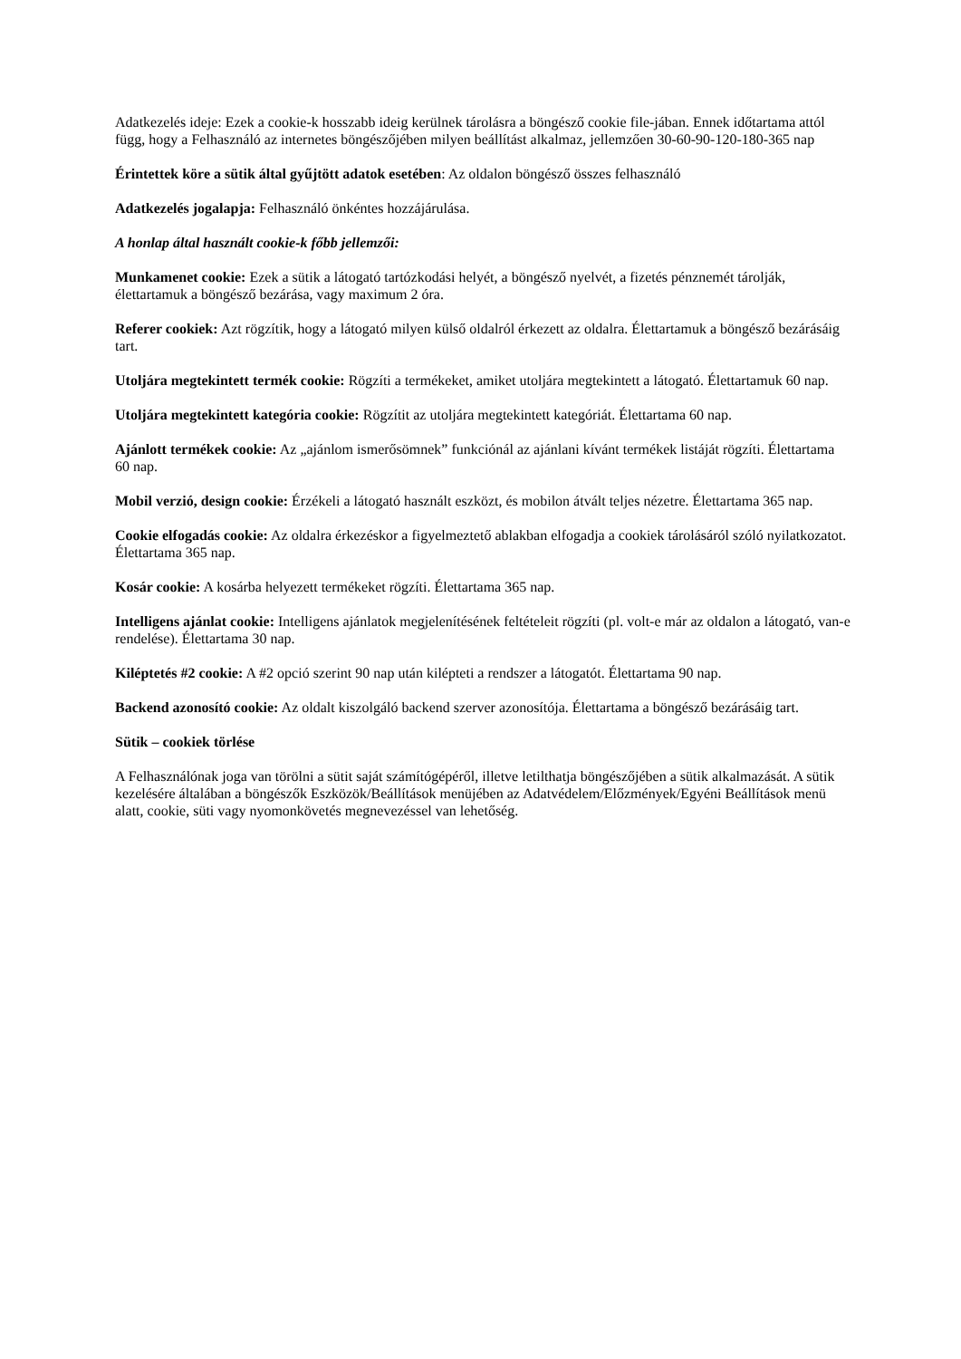Adatkezelés ideje: Ezek a cookie-k hosszabb ideig kerülnek tárolásra a böngésző cookie file-jában. Ennek időtartama attól függ, hogy a Felhasználó az internetes böngészőjében milyen beállítást alkalmaz, jellemzően 30-60-90-120-180-365 nap
Érintettek köre a sütik által gyűjtött adatok esetében: Az oldalon böngésző összes felhasználó
Adatkezelés jogalapja: Felhasználó önkéntes hozzájárulása.
A honlap által használt cookie-k főbb jellemzői:
Munkamenet cookie: Ezek a sütik a látogató tartózkodási helyét, a böngésző nyelvét, a fizetés pénznemét tárolják, élettartamuk a böngésző bezárása, vagy maximum 2 óra.
Referer cookiek: Azt rögzítik, hogy a látogató milyen külső oldalról érkezett az oldalra. Élettartamuk a böngésző bezárásáig tart.
Utoljára megtekintett termék cookie: Rögzíti a termékeket, amiket utoljára megtekintett a látogató. Élettartamuk 60 nap.
Utoljára megtekintett kategória cookie: Rögzítit az utoljára megtekintett kategóriát. Élettartama 60 nap.
Ajánlott termékek cookie: Az „ajánlom ismerősömnek” funkciónál az ajánlani kívánt termékek listáját rögzíti. Élettartama 60 nap.
Mobil verzió, design cookie: Érzékeli a látogató használt eszközt, és mobilon átvált teljes nézetre. Élettartama 365 nap.
Cookie elfogadás cookie: Az oldalra érkezéskor a figyelmeztető ablakban elfogadja a cookiek tárolásáról szóló nyilatkozatot. Élettartama 365 nap.
Kosár cookie: A kosárba helyezett termékeket rögzíti. Élettartama 365 nap.
Intelligens ajánlat cookie: Intelligens ajánlatok megjelenítésének feltételeit rögzíti (pl. volt-e már az oldalon a látogató, van-e rendelése). Élettartama 30 nap.
Kiléptetés #2 cookie: A #2 opció szerint 90 nap után kilépteti a rendszer a látogatót. Élettartama 90 nap.
Backend azonosító cookie: Az oldalt kiszolgáló backend szerver azonosítója. Élettartama a böngésző bezárásáig tart.
Sütik – cookiek törlése
A Felhasználónak joga van törölni a sütit saját számítógépéről, illetve letilthatja böngészőjében a sütik alkalmazását. A sütik kezelésére általában a böngészők Eszközök/Beállítások menüjében az Adatvédelem/Előzmények/Egyéni Beállítások menü alatt, cookie, süti vagy nyomonkövetés megnevezéssel van lehetőség.